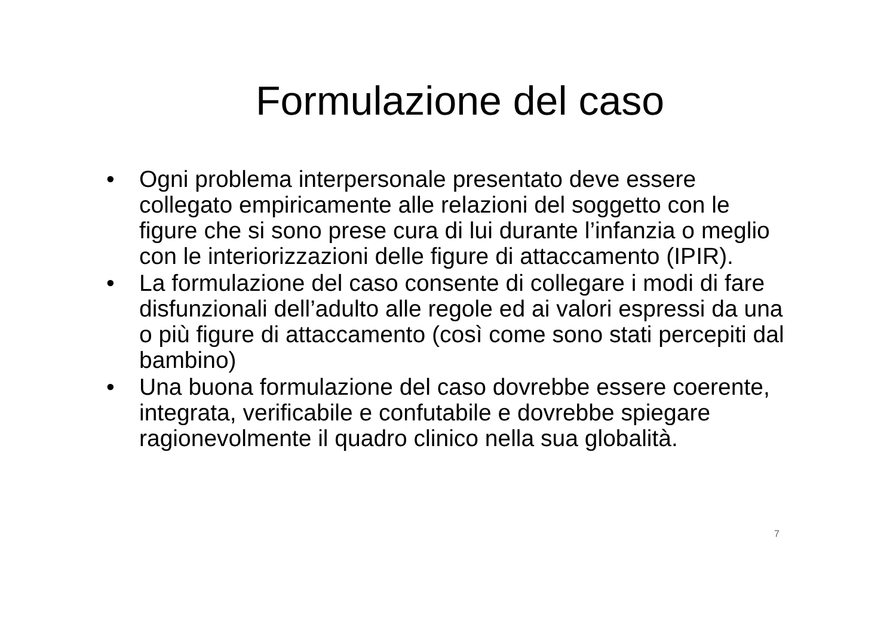Formulazione del caso
• Ogni problema interpersonale presentato deve essere collegato empiricamente alle relazioni del soggetto con le figure che si sono prese cura di lui durante l’infanzia o meglio con le interiorizzazioni delle figure di attaccamento (IPIR).
• La formulazione del caso consente di collegare i modi di fare disfunzionali dell’adulto alle regole ed ai valori espressi da una o più figure di attaccamento (così come sono stati percepiti dal bambino)
• Una buona formulazione del caso dovrebbe essere coerente, integrata, verificabile e confutabile e dovrebbe spiegare ragionevolmente il quadro clinico nella sua globalità.
7